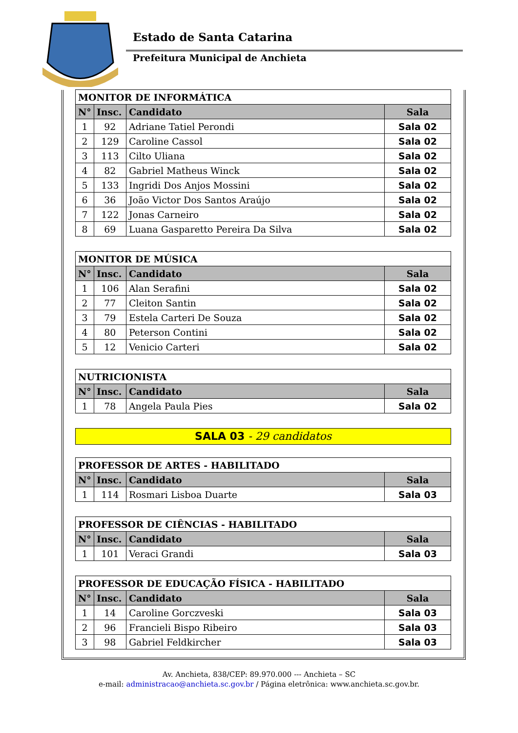Estado de Santa Catarina
Prefeitura Municipal de Anchieta
| MONITOR DE INFORMÁTICA | | | |
| --- | --- | --- | --- |
| N° | Insc. | Candidato | Sala |
| 1 | 92 | Adriane Tatiel Perondi | Sala 02 |
| 2 | 129 | Caroline Cassol | Sala 02 |
| 3 | 113 | Cilto Uliana | Sala 02 |
| 4 | 82 | Gabriel Matheus Winck | Sala 02 |
| 5 | 133 | Ingridi Dos Anjos Mossini | Sala 02 |
| 6 | 36 | João Victor Dos Santos Araújo | Sala 02 |
| 7 | 122 | Jonas Carneiro | Sala 02 |
| 8 | 69 | Luana Gasparetto Pereira Da Silva | Sala 02 |
| MONITOR DE MÚSICA | | | |
| --- | --- | --- | --- |
| N° | Insc. | Candidato | Sala |
| 1 | 106 | Alan Serafini | Sala 02 |
| 2 | 77 | Cleiton Santin | Sala 02 |
| 3 | 79 | Estela Carteri De Souza | Sala 02 |
| 4 | 80 | Peterson Contini | Sala 02 |
| 5 | 12 | Venicio Carteri | Sala 02 |
| NUTRICIONISTA | | | |
| --- | --- | --- | --- |
| N° | Insc. | Candidato | Sala |
| 1 | 78 | Angela Paula Pies | Sala 02 |
SALA 03 - 29 candidatos
| PROFESSOR DE ARTES - HABILITADO | | | |
| --- | --- | --- | --- |
| N° | Insc. | Candidato | Sala |
| 1 | 114 | Rosmari Lisboa Duarte | Sala 03 |
| PROFESSOR DE CIÊNCIAS - HABILITADO | | | |
| --- | --- | --- | --- |
| N° | Insc. | Candidato | Sala |
| 1 | 101 | Veraci Grandi | Sala 03 |
| PROFESSOR DE EDUCAÇÃO FÍSICA - HABILITADO | | | |
| --- | --- | --- | --- |
| N° | Insc. | Candidato | Sala |
| 1 | 14 | Caroline Gorczveski | Sala 03 |
| 2 | 96 | Francieli Bispo Ribeiro | Sala 03 |
| 3 | 98 | Gabriel Feldkircher | Sala 03 |
Av. Anchieta, 838/CEP: 89.970.000 --- Anchieta – SC
e-mail: administracao@anchieta.sc.gov.br / Página eletrônica: www.anchieta.sc.gov.br.